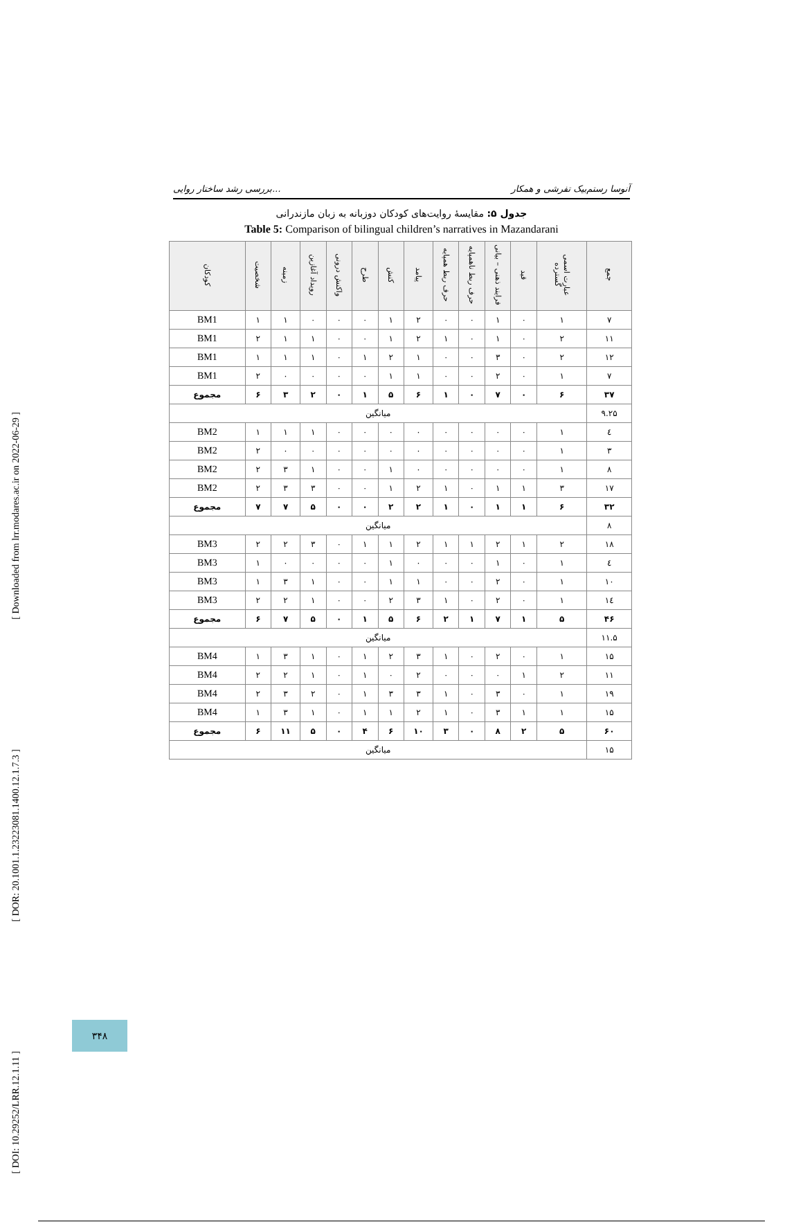[ Downloaded from lrr.modares.ac.ir on 2022-06-29 ]
[ DOR: 20.1001.1.23223081.1400.12.1.7.3 ]
[ DOI: 10.29252/LRR.12.1.11 ]
بررسی رشد ساختار روایی... آنوسا رستم‌بیک تفرشی و همکار
جدول ۵: مقایسهٔ روایت‌های کودکان دوزبانه به زبان مازندرانی
Table 5: Comparison of bilingual children’s narratives in Mazandarani
| جمع | عبارت اسمی گسترده | قید | فرایند ذهنی – بیانی | حرف ربط ناهمپایه | حرف ربط همپایه | پیامد | کنش | طرح | واکنش درونی | رویداد آغازین | زمینه | شخصیت | کودکان |
| --- | --- | --- | --- | --- | --- | --- | --- | --- | --- | --- | --- | --- | --- |
| ۷ | ۱ | ۰ | ۱ | ۰ | ۰ | ۲ | ۱ | ۰ | ۰ | ۰ | ۱ | ۱ | BM1 |
| ۱۱ | ۲ | ۰ | ۱ | ۰ | ۱ | ۲ | ۱ | ۰ | ۰ | ۱ | ۱ | ۲ | BM1 |
| ۱۲ | ۲ | ۰ | ۳ | ۰ | ۰ | ۱ | ۲ | ۱ | ۰ | ۱ | ۱ | ۱ | BM1 |
| ۷ | ۱ | ۰ | ۲ | ۰ | ۰ | ۱ | ۱ | ۰ | ۰ | ۰ | ۰ | ۲ | BM1 |
| ۳۷ | ۶ | ۰ | ۷ | ۰ | ۱ | ۶ | ۵ | ۱ | ۰ | ۲ | ۳ | ۶ | مجموع |
| ۹.۲۵ | میانگین | | | | | | | | | | | | |
| ٤ | ۱ | ۰ | ۰ | ۰ | ۰ | ۰ | ۰ | ۰ | ۰ | ۱ | ۱ | ۱ | BM2 |
| ۳ | ۱ | ۰ | ۰ | ۰ | ۰ | ۰ | ۰ | ۰ | ۰ | ۰ | ۰ | ۲ | BM2 |
| ۸ | ۱ | ۰ | ۰ | ۰ | ۰ | ۰ | ۱ | ۰ | ۰ | ۱ | ۳ | ۲ | BM2 |
| ۱۷ | ۳ | ۱ | ۱ | ۰ | ۱ | ۲ | ۱ | ۰ | ۰ | ۳ | ۳ | ۲ | BM2 |
| ۳۲ | ۶ | ۱ | ۱ | ۰ | ۱ | ۲ | ۲ | ۰ | ۰ | ۵ | ۷ | ۷ | مجموع |
| ۸ | میانگین | | | | | | | | | | | | |
| ۱۸ | ۲ | ۱ | ۲ | ۱ | ۱ | ۲ | ۱ | ۱ | ۰ | ۳ | ۲ | ۲ | BM3 |
| ٤ | ۱ | ۰ | ۱ | ۰ | ۰ | ۰ | ۱ | ۰ | ۰ | ۰ | ۰ | ۱ | BM3 |
| ۱۰ | ۱ | ۰ | ۲ | ۰ | ۰ | ۱ | ۱ | ۰ | ۰ | ۱ | ۳ | ۱ | BM3 |
| ۱٤ | ۱ | ۰ | ۲ | ۰ | ۱ | ۳ | ۲ | ۰ | ۰ | ۱ | ۲ | ۲ | BM3 |
| ۴۶ | ۵ | ۱ | ۷ | ۱ | ۲ | ۶ | ۵ | ۱ | ۰ | ۵ | ۷ | ۶ | مجموع |
| ۱۱.۵ | میانگین | | | | | | | | | | | | |
| ۱۵ | ۱ | ۰ | ۲ | ۰ | ۱ | ۳ | ۲ | ۱ | ۰ | ۱ | ۳ | ۱ | BM4 |
| ۱۱ | ۲ | ۱ | ۰ | ۰ | ۰ | ۲ | ۰ | ۱ | ۰ | ۱ | ۲ | ۲ | BM4 |
| ۱۹ | ۱ | ۰ | ۳ | ۰ | ۱ | ۳ | ۳ | ۱ | ۰ | ۲ | ۳ | ۲ | BM4 |
| ۱۵ | ۱ | ۱ | ۳ | ۰ | ۱ | ۲ | ۱ | ۱ | ۰ | ۱ | ۳ | ۱ | BM4 |
| ۶۰ | ۵ | ۲ | ۸ | ۰ | ۳ | ۱۰ | ۶ | ۴ | ۰ | ۵ | ۱۱ | ۶ | مجموع |
| ۱۵ | میانگین | | | | | | | | | | | | |
۳۴۸